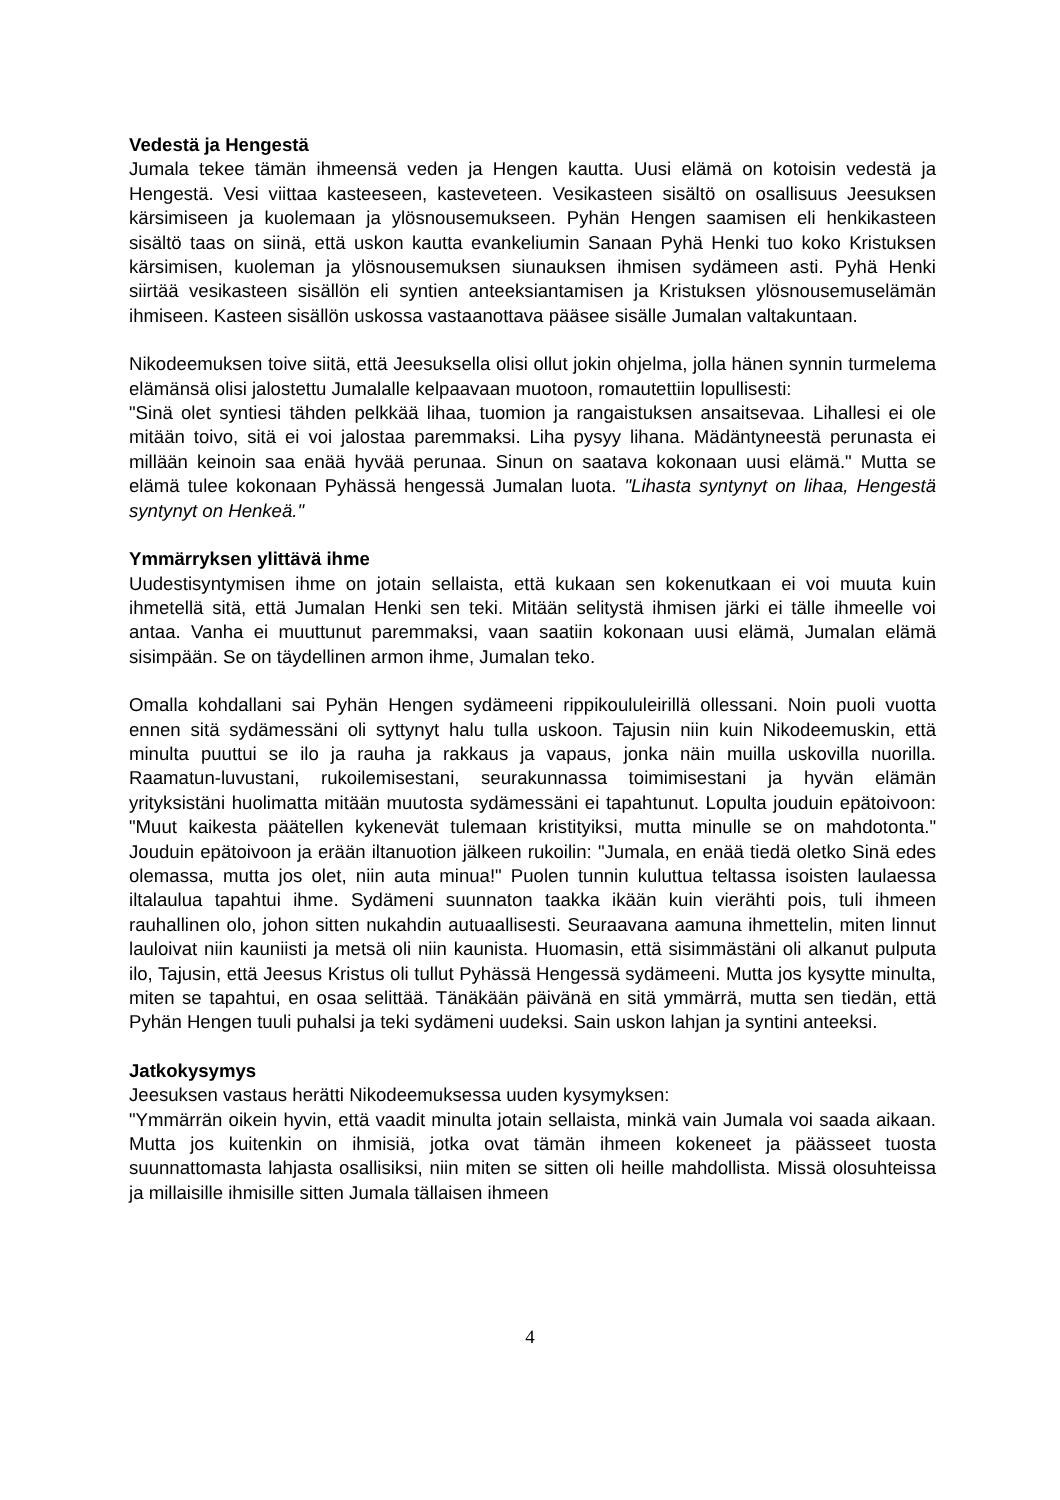Vedestä ja Hengestä
Jumala tekee tämän ihmeensä veden ja Hengen kautta. Uusi elämä on kotoisin vedestä ja Hengestä. Vesi viittaa kasteeseen, kasteveteen. Vesikasteen sisältö on osallisuus Jeesuksen kärsimiseen ja kuolemaan ja ylösnousemukseen. Pyhän Hengen saamisen eli henkikasteen sisältö taas on siinä, että uskon kautta evankeliumin Sanaan Pyhä Henki tuo koko Kristuksen kärsimisen, kuoleman ja ylösnousemuksen siunauksen ihmisen sydämeen asti. Pyhä Henki siirtää vesikasteen sisällön eli syntien anteeksiantamisen ja Kristuksen ylösnousemuselämän ihmiseen. Kasteen sisällön uskossa vastaanottava pääsee sisälle Jumalan valtakuntaan.
Nikodeemuksen toive siitä, että Jeesuksella olisi ollut jokin ohjelma, jolla hänen synnin turmelema elämänsä olisi jalostettu Jumalalle kelpaavaan muotoon, romautettiin lopullisesti:
"Sinä olet syntiesi tähden pelkkää lihaa, tuomion ja rangaistuksen ansaitsevaa. Lihallesi ei ole mitään toivo, sitä ei voi jalostaa paremmaksi. Liha pysyy lihana. Mädäntyneestä perunasta ei millään keinoin saa enää hyvää perunaa. Sinun on saatava kokonaan uusi elämä." Mutta se elämä tulee kokonaan Pyhässä hengessä Jumalan luota. "Lihasta syntynyt on lihaa, Hengestä syntynyt on Henkeä."
Ymmärryksen ylittävä ihme
Uudestisyntymisen ihme on jotain sellaista, että kukaan sen kokenutkaan ei voi muuta kuin ihmetellä sitä, että Jumalan Henki sen teki. Mitään selitystä ihmisen järki ei tälle ihmeelle voi antaa. Vanha ei muuttunut paremmaksi, vaan saatiin kokonaan uusi elämä, Jumalan elämä sisimpään. Se on täydellinen armon ihme, Jumalan teko.
Omalla kohdallani sai Pyhän Hengen sydämeeni rippikoululeirillä ollessani. Noin puoli vuotta ennen sitä sydämessäni oli syttynyt halu tulla uskoon. Tajusin niin kuin Nikodeemuskin, että minulta puuttui se ilo ja rauha ja rakkaus ja vapaus, jonka näin muilla uskovilla nuorilla. Raamatun-luvustani, rukoilemisestani, seurakunnassa toimimisestani ja hyvän elämän yrityksistäni huolimatta mitään muutosta sydämessäni ei tapahtunut. Lopulta jouduin epätoivoon: "Muut kaikesta päätellen kykenevät tulemaan kristityiksi, mutta minulle se on mahdotonta." Jouduin epätoivoon ja erään iltanuotion jälkeen rukoilin: "Jumala, en enää tiedä oletko Sinä edes olemassa, mutta jos olet, niin auta minua!" Puolen tunnin kuluttua teltassa isoisten laulaessa iltalaulua tapahtui ihme. Sydämeni suunnaton taakka ikään kuin vierähti pois, tuli ihmeen rauhallinen olo, johon sitten nukahdin autuaallisesti. Seuraavana aamuna ihmettelin, miten linnut lauloivat niin kauniisti ja metsä oli niin kaunista. Huomasin, että sisimmästäni oli alkanut pulputa ilo, Tajusin, että Jeesus Kristus oli tullut Pyhässä Hengessä sydämeeni. Mutta jos kysytte minulta, miten se tapahtui, en osaa selittää. Tänäkään päivänä en sitä ymmärrä, mutta sen tiedän, että Pyhän Hengen tuuli puhalsi ja teki sydämeni uudeksi. Sain uskon lahjan ja syntini anteeksi.
Jatkokysymys
Jeesuksen vastaus herätti Nikodeemuksessa uuden kysymyksen:
"Ymmärrän oikein hyvin, että vaadit minulta jotain sellaista, minkä vain Jumala voi saada aikaan. Mutta jos kuitenkin on ihmisiä, jotka ovat tämän ihmeen kokeneet ja päässeet tuosta suunnattomasta lahjasta osallisiksi, niin miten se sitten oli heille mahdollista. Missä olosuhteissa ja millaisille ihmisille sitten Jumala tällaisen ihmeen
4